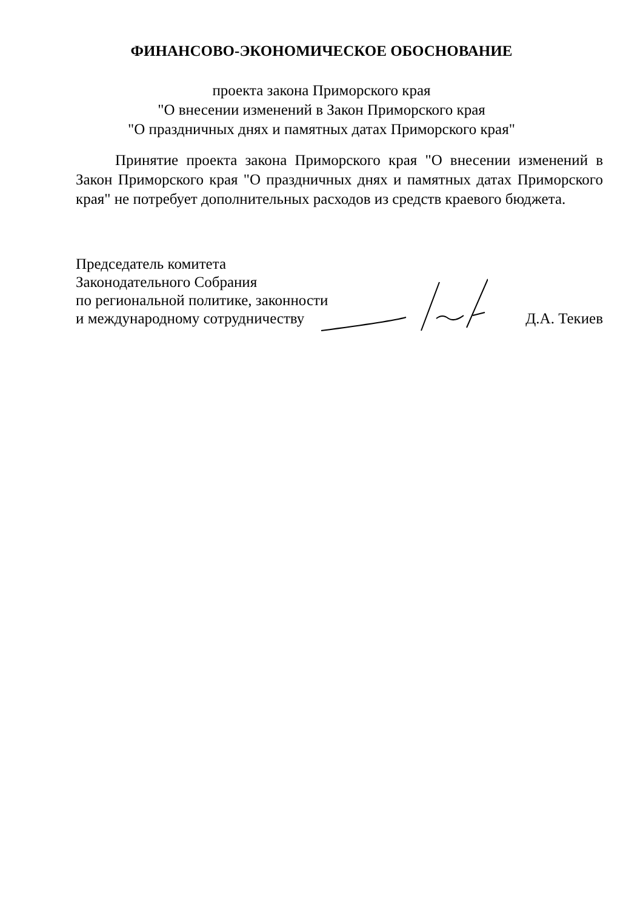ФИНАНСОВО-ЭКОНОМИЧЕСКОЕ ОБОСНОВАНИЕ
проекта закона Приморского края
"О внесении изменений в Закон Приморского края
"О праздничных днях и памятных датах Приморского края"
Принятие проекта закона Приморского края "О внесении изменений в Закон Приморского края "О праздничных днях и памятных датах Приморского края" не потребует дополнительных расходов из средств краевого бюджета.
Председатель комитета
Законодательного Собрания
по региональной политике, законности
и международному сотрудничеству
Д.А. Текиев